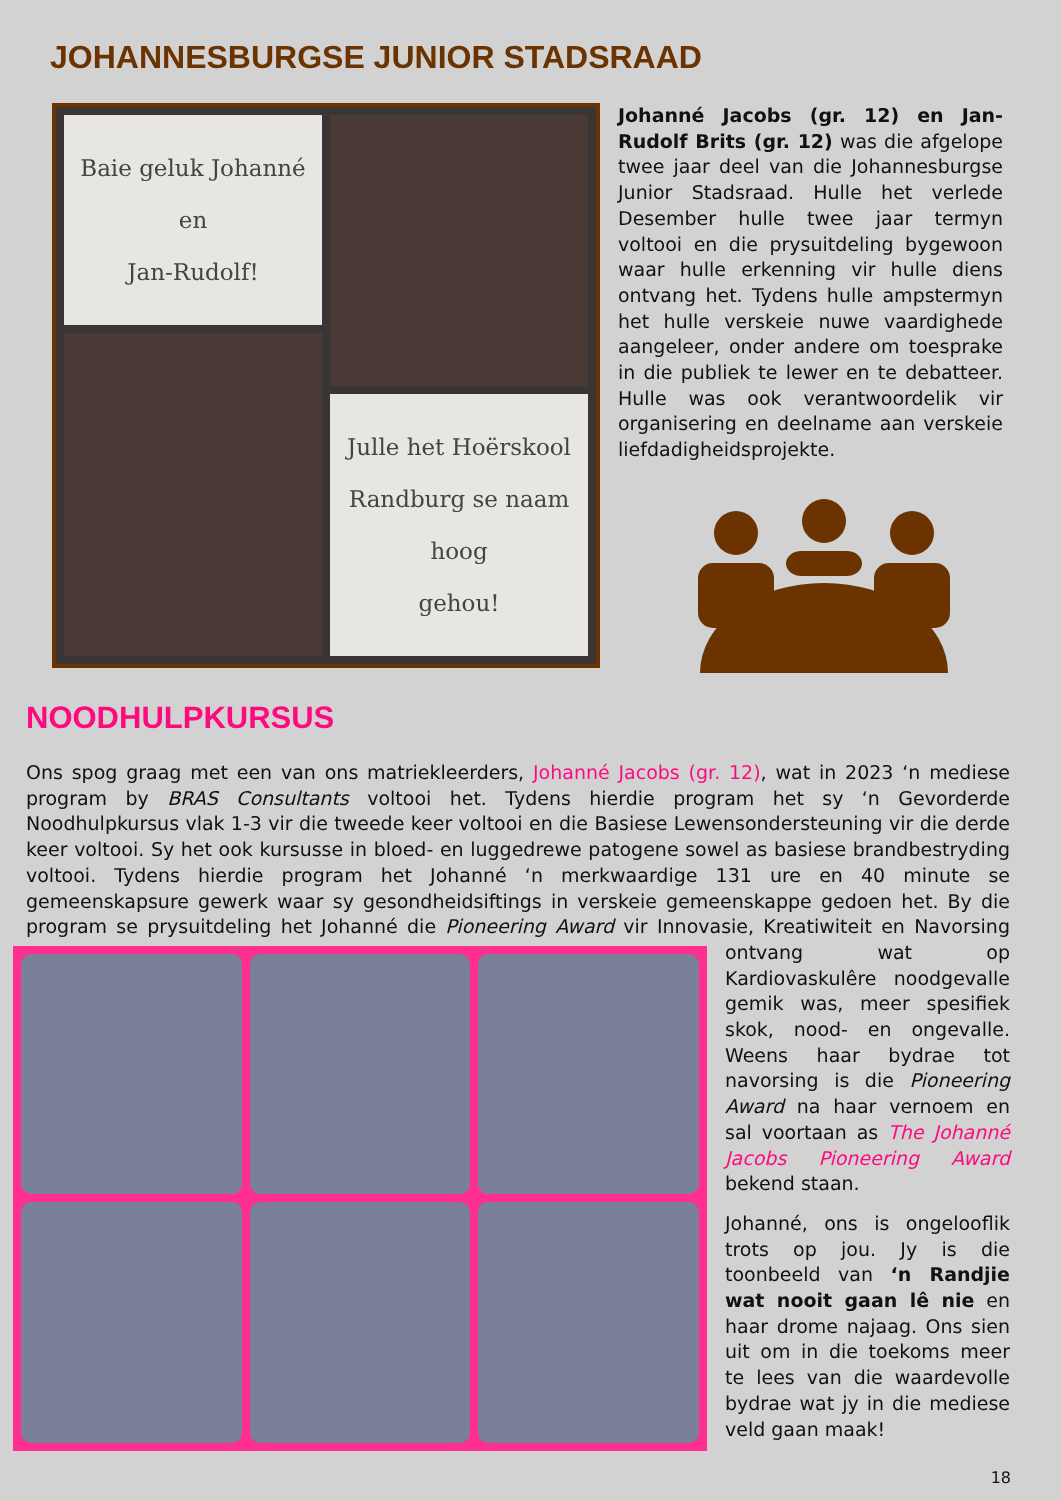JOHANNESBURGSE JUNIOR STADSRAAD
Baie geluk Johanné en
Jan-Rudolf!
Julle het Hoërskool
Randburg se naam hoog
gehou!
Johanné Jacobs (gr. 12) en Jan-Rudolf Brits (gr. 12) was die afgelope twee jaar deel van die Johannesburgse Junior Stadsraad. Hulle het verlede Desember hulle twee jaar termyn voltooi en die prysuitdeling bygewoon waar hulle erkenning vir hulle diens ontvang het. Tydens hulle ampstermyn het hulle verskeie nuwe vaardighede aangeleer, onder andere om toesprake in die publiek te lewer en te debatteer. Hulle was ook verantwoordelik vir organisering en deelname aan verskeie liefdadigheidsprojekte.
NOODHULPKURSUS
Ons spog graag met een van ons matriekleerders, Johanné Jacobs (gr. 12), wat in 2023 ‘n mediese program by BRAS Consultants voltooi het. Tydens hierdie program het sy ‘n Gevorderde Noodhulpkursus vlak 1-3 vir die tweede keer voltooi en die Basiese Lewensondersteuning vir die derde keer voltooi. Sy het ook kursusse in bloed- en luggedrewe patogene sowel as basiese brandbestryding voltooi. Tydens hierdie program het Johanné ‘n merkwaardige 131 ure en 40 minute se gemeenskapsure gewerk waar sy gesondheidsiftings in verskeie gemeenskappe gedoen het. By die program se prysuitdeling het Johanné die Pioneering Award vir Innovasie, Kreatiwiteit en
Navorsing ontvang wat op Kardiovaskulêre noodgevalle gemik was, meer spesifiek skok, nood- en ongevalle. Weens haar bydrae tot navorsing is die Pioneering Award na haar vernoem en sal voortaan as The Johanné Jacobs Pioneering Award bekend staan.
Johanné, ons is ongelooflik trots op jou. Jy is die toonbeeld van ‘n Randjie wat nooit gaan lê nie en haar drome najaag. Ons sien uit om in die toekoms meer te lees van die waardevolle bydrae wat jy in die mediese veld gaan maak!
18